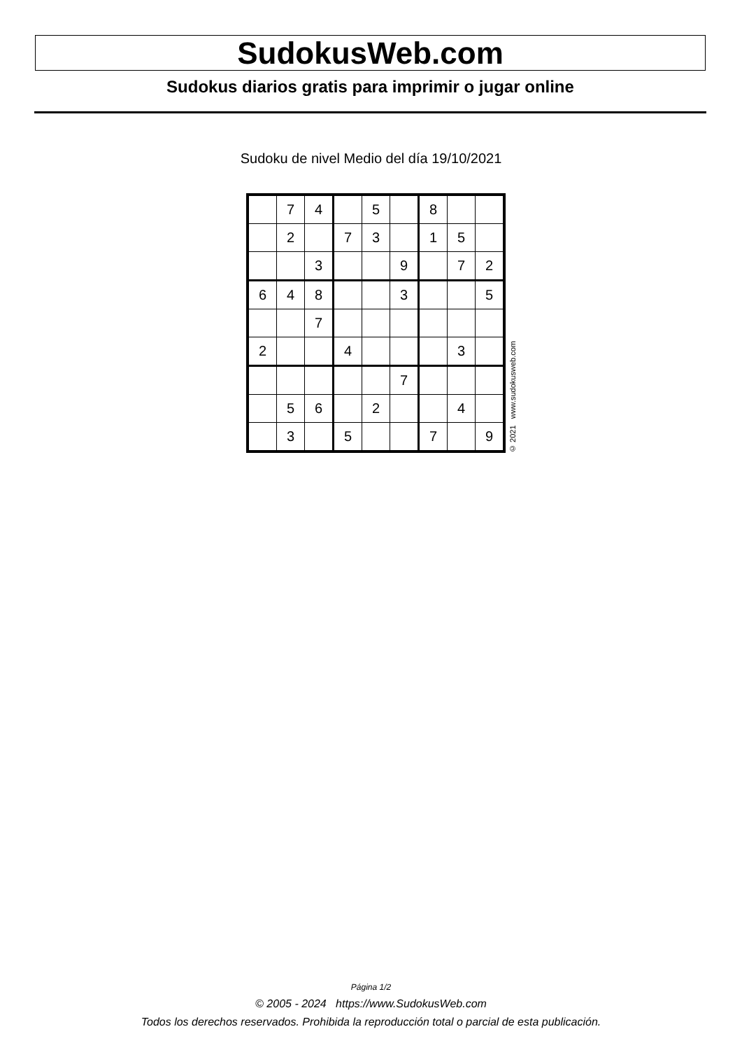SudokusWeb.com
Sudokus diarios gratis para imprimir o jugar online
Sudoku de nivel Medio del día 19/10/2021
| | 7 | 4 | | 5 | | 8 | | |
| | 2 | | 7 | 3 | | 1 | 5 | |
| | | 3 | | | 9 | | 7 | 2 |
| 6 | 4 | 8 | | | 3 | | | 5 |
| | | 7 | | | | | | |
| 2 | | | 4 | | | | 3 | |
| | | | | | 7 | | | |
| | 5 | 6 | | 2 | | | 4 | |
| | 3 | | 5 | | | 7 | | 9 |
© 2021 www.sudokusweb.com
Página 1/2
© 2005 - 2024 https://www.SudokusWeb.com
Todos los derechos reservados. Prohibida la reproducción total o parcial de esta publicación.